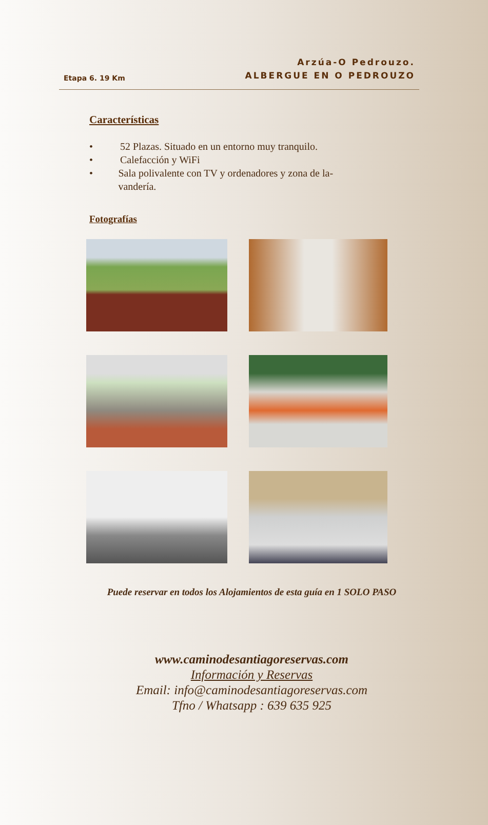Etapa 6. 19 Km
Arzúa-O Pedrouzo.
ALBERGUE EN O PEDROUZO
Características
• 52 Plazas. Situado en un entorno muy tranquilo.
• Calefacción y WiFi
• Sala polivalente con TV y ordenadores y zona de la-vandería.
Fotografías
Puede reservar en todos los Alojamientos de esta guía en 1 SOLO PASO
www.caminodesantiagoreservas.com
Información y Reservas
Email: info@caminodesantiagoreservas.com
Tfno / Whatsapp : 639 635 925